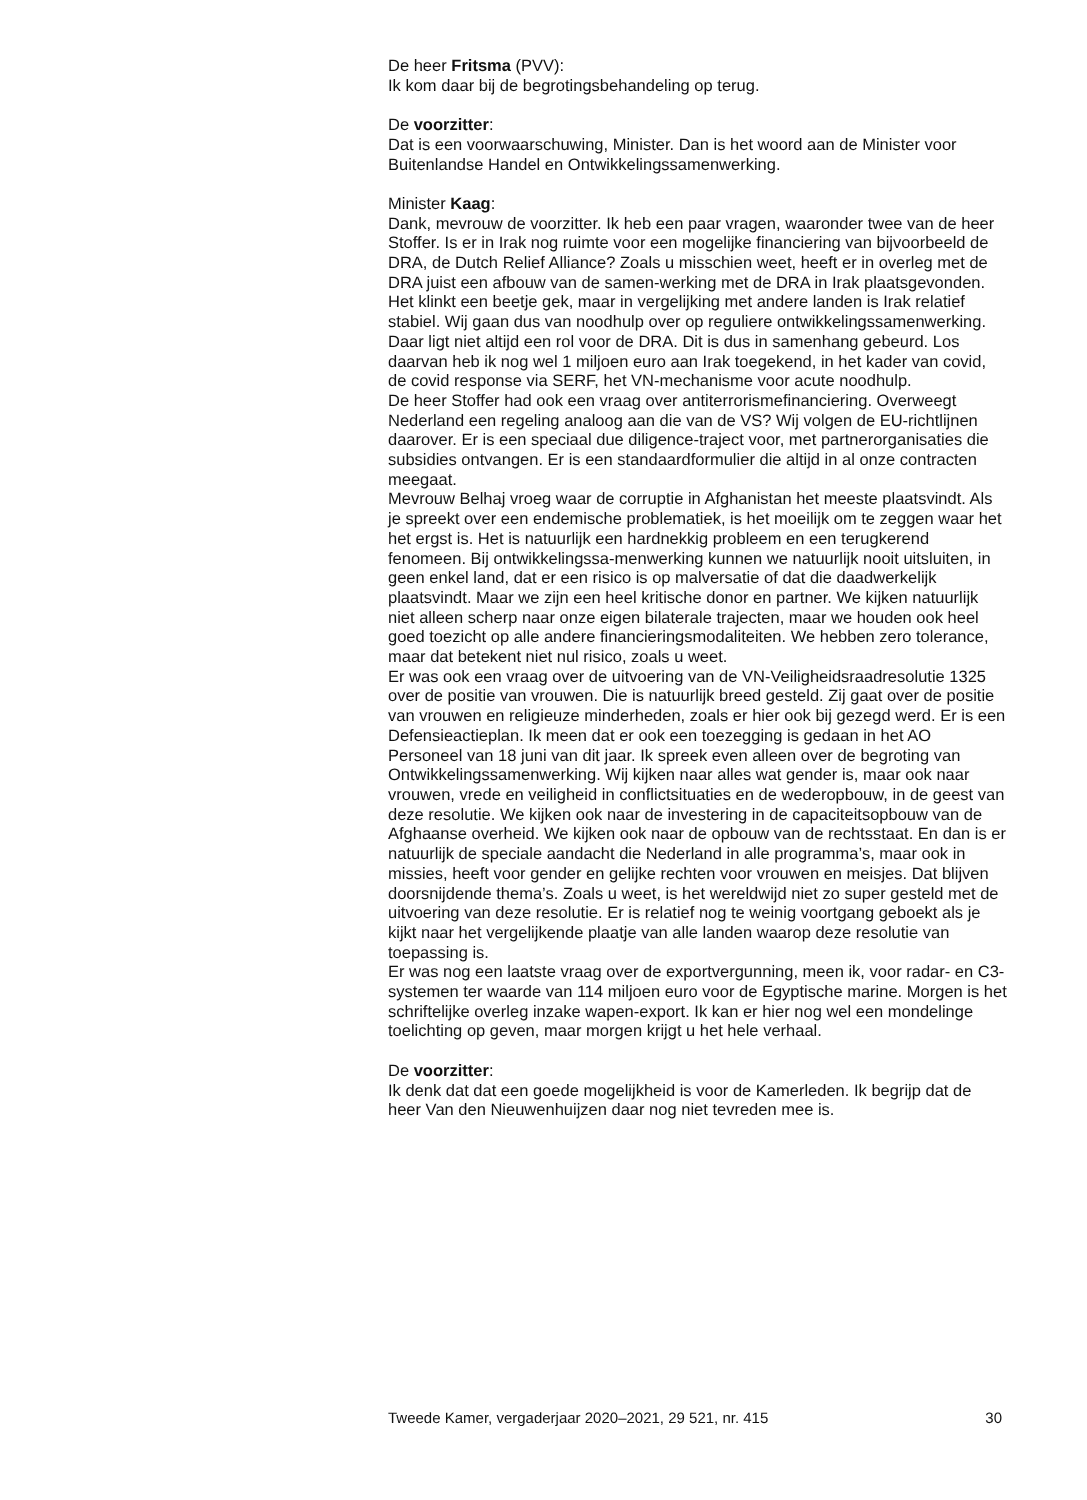De heer Fritsma (PVV):
Ik kom daar bij de begrotingsbehandeling op terug.
De voorzitter:
Dat is een voorwaarschuwing, Minister. Dan is het woord aan de Minister voor Buitenlandse Handel en Ontwikkelingssamenwerking.
Minister Kaag:
Dank, mevrouw de voorzitter. Ik heb een paar vragen, waaronder twee van de heer Stoffer. Is er in Irak nog ruimte voor een mogelijke financiering van bijvoorbeeld de DRA, de Dutch Relief Alliance? Zoals u misschien weet, heeft er in overleg met de DRA juist een afbouw van de samen-werking met de DRA in Irak plaatsgevonden. Het klinkt een beetje gek, maar in vergelijking met andere landen is Irak relatief stabiel. Wij gaan dus van noodhulp over op reguliere ontwikkelingssamenwerking. Daar ligt niet altijd een rol voor de DRA. Dit is dus in samenhang gebeurd. Los daarvan heb ik nog wel 1 miljoen euro aan Irak toegekend, in het kader van covid, de covid response via SERF, het VN-mechanisme voor acute noodhulp.
De heer Stoffer had ook een vraag over antiterrorismefinanciering. Overweegt Nederland een regeling analoog aan die van de VS? Wij volgen de EU-richtlijnen daarover. Er is een speciaal due diligence-traject voor, met partnerorganisaties die subsidies ontvangen. Er is een standaardformulier die altijd in al onze contracten meegaat.
Mevrouw Belhaj vroeg waar de corruptie in Afghanistan het meeste plaatsvindt. Als je spreekt over een endemische problematiek, is het moeilijk om te zeggen waar het het ergst is. Het is natuurlijk een hardnekkig probleem en een terugkerend fenomeen. Bij ontwikkelingssa-menwerking kunnen we natuurlijk nooit uitsluiten, in geen enkel land, dat er een risico is op malversatie of dat die daadwerkelijk plaatsvindt. Maar we zijn een heel kritische donor en partner. We kijken natuurlijk niet alleen scherp naar onze eigen bilaterale trajecten, maar we houden ook heel goed toezicht op alle andere financieringsmodaliteiten. We hebben zero tolerance, maar dat betekent niet nul risico, zoals u weet.
Er was ook een vraag over de uitvoering van de VN-Veiligheidsraadresolutie 1325 over de positie van vrouwen. Die is natuurlijk breed gesteld. Zij gaat over de positie van vrouwen en religieuze minderheden, zoals er hier ook bij gezegd werd. Er is een Defensieactieplan. Ik meen dat er ook een toezegging is gedaan in het AO Personeel van 18 juni van dit jaar. Ik spreek even alleen over de begroting van Ontwikkelingssamenwerking. Wij kijken naar alles wat gender is, maar ook naar vrouwen, vrede en veiligheid in conflictsituaties en de wederopbouw, in de geest van deze resolutie. We kijken ook naar de investering in de capaciteitsopbouw van de Afghaanse overheid. We kijken ook naar de opbouw van de rechtsstaat. En dan is er natuurlijk de speciale aandacht die Nederland in alle programma’s, maar ook in missies, heeft voor gender en gelijke rechten voor vrouwen en meisjes. Dat blijven doorsnijdende thema’s. Zoals u weet, is het wereldwijd niet zo super gesteld met de uitvoering van deze resolutie. Er is relatief nog te weinig voortgang geboekt als je kijkt naar het vergelijkende plaatje van alle landen waarop deze resolutie van toepassing is.
Er was nog een laatste vraag over de exportvergunning, meen ik, voor radar- en C3-systemen ter waarde van 114 miljoen euro voor de Egyptische marine. Morgen is het schriftelijke overleg inzake wapen-export. Ik kan er hier nog wel een mondelinge toelichting op geven, maar morgen krijgt u het hele verhaal.
De voorzitter:
Ik denk dat dat een goede mogelijkheid is voor de Kamerleden. Ik begrijp dat de heer Van den Nieuwenhuijzen daar nog niet tevreden mee is.
Tweede Kamer, vergaderjaar 2020–2021, 29 521, nr. 415 30